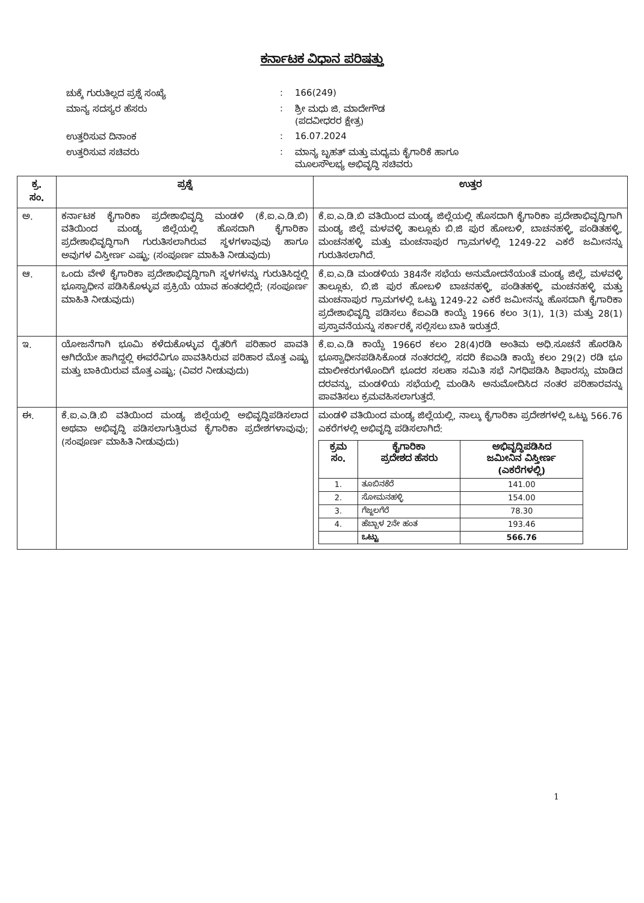ಕರ್ನಾಟಕ ವಿಧಾನ ಪರಿಷತ್ತು
| ಚುಕ್ಕೆ ಗುರುತಿಲ್ಲದ ಪ್ರಶ್ನೆ ಸಂಖ್ಯೆ | : | 166(249) |
| ಮಾನ್ಯ ಸದಸ್ಯರ ಹೆಸರು | : | ಶ್ರೀ ಮಧು ಜಿ. ಮಾದೇಗೌಡ (ಪದವೀಧರರ ಕ್ಷೇತ್ರ) |
| ಉತ್ತರಿಸುವ ದಿನಾಂಕ | : | 16.07.2024 |
| ಉತ್ತರಿಸುವ ಸಚಿವರು | : | ಮಾನ್ಯ ಬೃಹತ್ ಮತ್ತು ಮಧ್ಯಮ ಕೈಗಾರಿಕೆ ಹಾಗೂ ಮೂಲಸೌಲಭ್ಯ ಅಭಿವೃದ್ಧಿ ಸಚಿವರು |
| ಕ್ರ. ಸಂ. | ಪ್ರಶ್ನೆ | ಉತ್ತರ |
| --- | --- | --- |
| ಅ. | ಕರ್ನಾಟಕ ಕೈಗಾರಿಕಾ ಪ್ರದೇಶಾಭಿವೃದ್ಧಿ ಮಂಡಳಿ (ಕೆ.ಐ.ಎ.ಡಿ.ಬಿ) ವತಿಯಿಂದ ಮಂಡ್ಯ ಜಿಲ್ಲೆಯಲ್ಲಿ ಹೊಸದಾಗಿ ಕೈಗಾರಿಕಾ ಪ್ರದೇಶಾಭಿವೃದ್ಧಿಗಾಗಿ ಗುರುತಿಸಲಾಗಿರುವ ಸ್ಥಳಗಳಾವುವು ಹಾಗೂ ಅವುಗಳ ವಿಸ್ತೀರ್ಣ ಎಷ್ಟು; (ಸಂಪೂರ್ಣ ಮಾಹಿತಿ ನೀಡುವುದು) | ಕೆ.ಐ.ಎ.ಡಿ.ಬಿ ವತಿಯಿಂದ ಮಂಡ್ಯ ಜಿಲ್ಲೆಯಲ್ಲಿ ಹೊಸದಾಗಿ ಕೈಗಾರಿಕಾ ಪ್ರದೇಶಾಭಿವೃದ್ಧಿಗಾಗಿ ಮಂಡ್ಯ ಜಿಲ್ಲೆ ಮಳವಳ್ಳಿ ತಾಲ್ಲೂಕು ಬಿ.ಜಿ ಪುರ ಹೋಬಳಿ, ಬಾಚನಹಳ್ಳಿ, ಪಂಡಿತಹಳ್ಳಿ, ಮಂಚನಹಳ್ಳಿ ಮತ್ತು ಮಂಚನಾಪುರ ಗ್ರಾಮಗಳಲ್ಲಿ 1249-22 ಎಕರೆ ಜಮೀನನ್ನು ಗುರುತಿಸಲಾಗಿದೆ. |
| ಆ. | ಒಂದು ವೇಳೆ ಕೈಗಾರಿಕಾ ಪ್ರದೇಶಾಭಿವೃದ್ಧಿಗಾಗಿ ಸ್ಥಳಗಳನ್ನು ಗುರುತಿಸಿದ್ದಲ್ಲಿ ಭೂಸ್ವಾಧೀನ ಪಡಿಸಿಕೊಳ್ಳುವ ಪ್ರಕ್ರಿಯೆ ಯಾವ ಹಂತದಲ್ಲಿದೆ; (ಸಂಪೂರ್ಣ ಮಾಹಿತಿ ನೀಡುವುದು) | ಕೆ.ಐ.ಎ.ಡಿ ಮಂಡಳಿಯ 384ನೇ ಸಭೆಯ ಅನುಮೋದನೆಯಂತೆ ಮಂಡ್ಯ ಜಿಲ್ಲೆ, ಮಳವಳ್ಳಿ ತಾಲ್ಲೂಕು, ಬಿ.ಜಿ ಪುರ ಹೋಬಳಿ ಬಾಚನಹಳ್ಳಿ, ಪಂಡಿತಹಳ್ಳಿ, ಮಂಚನಹಳ್ಳಿ ಮತ್ತು ಮಂಚನಾಪುರ ಗ್ರಾಮಗಳಲ್ಲಿ ಒಟ್ಟು 1249-22 ಎಕರೆ ಜಮೀನನ್ನು ಹೊಸದಾಗಿ ಕೈಗಾರಿಕಾ ಪ್ರದೇಶಾಭಿವೃದ್ಧಿ ಪಡಿಸಲು ಕೆಐಎಡಿ ಕಾಯ್ದೆ 1966 ಕಲಂ 3(1), 1(3) ಮತ್ತು 28(1) ಪ್ರಸ್ತಾವನೆಯನ್ನು ಸರ್ಕಾರಕ್ಕೆ ಸಲ್ಲಿಸಲು ಬಾಕಿ ಇರುತ್ತದೆ. |
| ಇ. | ಯೋಜನೆಗಾಗಿ ಭೂಮಿ ಕಳೆದುಕೊಳ್ಳುವ ರೈತರಿಗೆ ಪರಿಹಾರ ಪಾವತಿ ಆಗಿದೆಯೇ ಹಾಗಿದ್ದಲ್ಲಿ ಈವರೆವಿಗೂ ಪಾವತಿಸಿರುವ ಪರಿಹಾರ ಮೊತ್ತ ಎಷ್ಟು ಮತ್ತು ಬಾಕಿಯಿರುವ ಮೊತ್ತ ಎಷ್ಟು; (ವಿವರ ನೀಡುವುದು) | ಕೆ.ಐ.ಎ.ಡಿ ಕಾಯ್ದೆ 1966ರ ಕಲಂ 28(4)ರಡಿ ಅಂತಿಮ ಅಧಿ.ಸೂಚನೆ ಹೊರಡಿಸಿ ಭೂಸ್ವಾಧೀನಪಡಿಸಿಕೊಂಡ ನಂತರದಲ್ಲಿ, ಸದರಿ ಕೆಐಎಡಿ ಕಾಯ್ದೆ ಕಲಂ 29(2) ರಡಿ ಭೂ ಮಾಲೀಕರುಗಳೊಂದಿಗೆ ಭೂದರ ಸಲಹಾ ಸಮಿತಿ ಸಭೆ ನಿಗಧಿಪಡಿಸಿ ಶಿಫಾರಸ್ಸು ಮಾಡಿದ ದರವನ್ನು, ಮಂಡಳಿಯ ಸಭೆಯಲ್ಲಿ ಮಂಡಿಸಿ ಅನುಮೋದಿಸಿದ ನಂತರ ಪರಿಹಾರವನ್ನು ಪಾವತಿಸಲು ಕ್ರಮವಹಿಸಲಾಗುತ್ತದೆ. |
| ಈ. | ಕೆ.ಐ.ಎ.ಡಿ.ಬಿ ವತಿಯಿಂದ ಮಂಡ್ಯ ಜಿಲ್ಲೆಯಲ್ಲಿ ಅಭಿವೃದ್ಧಿಪಡಿಸಲಾದ ಅಥವಾ ಅಭಿವೃದ್ಧಿ ಪಡಿಸಲಾಗುತ್ತಿರುವ ಕೈಗಾರಿಕಾ ಪ್ರದೇಶಗಳಾವುವು; (ಸಂಪೂರ್ಣ ಮಾಹಿತಿ ನೀಡುವುದು) | ಮಂಡಳಿ ವತಿಯಿಂದ ಮಂಡ್ಯ ಜಿಲ್ಲೆಯಲ್ಲಿ, ನಾಲ್ಕು ಕೈಗಾರಿಕಾ ಪ್ರದೇಶಗಳಲ್ಲಿ ಒಟ್ಟು 566.76 ಎಕರೆಗಳಲ್ಲಿ ಅಭಿವೃದ್ಧಿ ಪಡಿಸಲಾಗಿದೆ: / ಕ್ರಮ ಸಂ. / ಕೈಗಾರಿಕಾ ಪ್ರದೇಶದ ಹೆಸರು / ಅಭಿವೃದ್ಧಿಪಡಿಸಿದ ಜಮೀನಿನ ವಿಸ್ತೀರ್ಣ (ಎಕರೆಗಳಲ್ಲಿ) / / --- / --- / --- / / 1. / ತೂಬಿನಕೆರೆ / 141.00 / / 2. / ಸೋಮನಹಳ್ಳಿ / 154.00 / / 3. / ಗೆಜ್ಜಲಗೆರೆ / 78.30 / / 4. / ಹೆಬ್ಬಾಳ 2ನೇ ಹಂತ / 193.46 / / / ಒಟ್ಟು / 566.76 / |
1